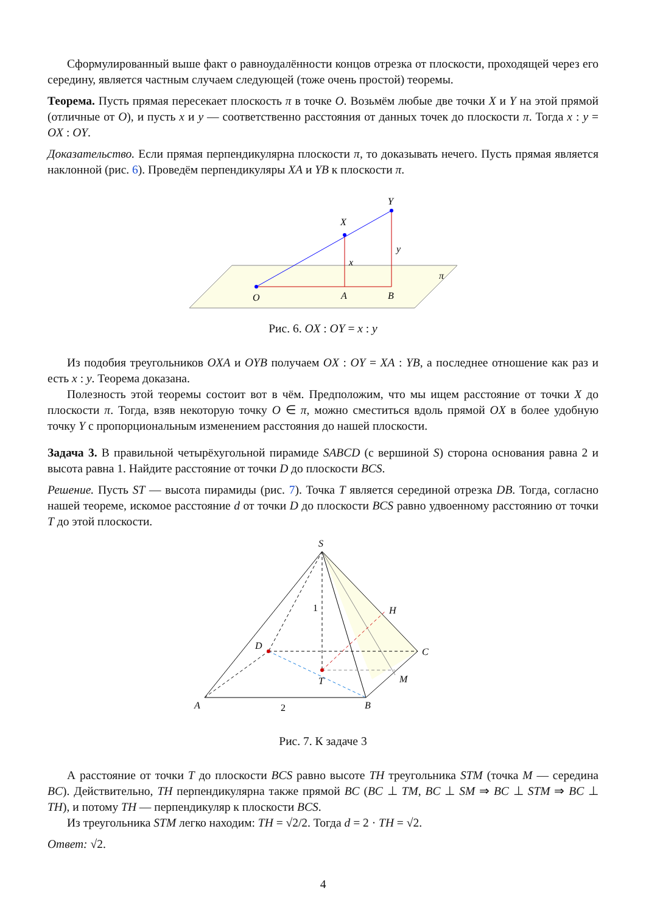Сформулированный выше факт о равноудалённости концов отрезка от плоскости, проходящей через его середину, является частным случаем следующей (тоже очень простой) теоремы.
Теорема. Пусть прямая пересекает плоскость π в точке O. Возьмём любые две точки X и Y на этой прямой (отличные от O), и пусть x и y — соответственно расстояния от данных точек до плоскости π. Тогда x : y = OX : OY.
Доказательство. Если прямая перпендикулярна плоскости π, то доказывать нечего. Пусть прямая является наклонной (рис. 6). Проведём перпендикуляры XA и YB к плоскости π.
Y
X
y
x
π
O
A
B
Рис. 6. OX : OY = x : y
Из подобия треугольников OXA и OYB получаем OX : OY = XA : YB, а последнее отношение как раз и есть x : y. Теорема доказана.
Полезность этой теоремы состоит вот в чём. Предположим, что мы ищем расстояние от точки X до плоскости π. Тогда, взяв некоторую точку O ∈ π, можно сместиться вдоль прямой OX в более удобную точку Y с пропорциональным изменением расстояния до нашей плоскости.
Задача 3. В правильной четырёхугольной пирамиде SABCD (с вершиной S) сторона основания равна 2 и высота равна 1. Найдите расстояние от точки D до плоскости BCS.
Решение. Пусть ST — высота пирамиды (рис. 7). Точка T является серединой отрезка DB. Тогда, согласно нашей теореме, искомое расстояние d от точки D до плоскости BCS равно удвоенному расстоянию от точки T до этой плоскости.
S
1
H
D
C
T
M
A
B
2
Рис. 7. К задаче 3
А расстояние от точки T до плоскости BCS равно высоте TH треугольника STM (точка M — середина BC). Действительно, TH перпендикулярна также прямой BC (BC ⊥ TM, BC ⊥ SM ⇒ BC ⊥ STM ⇒ BC ⊥ TH), и потому TH — перпендикуляр к плоскости BCS.
Из треугольника STM легко находим: TH = √2/2. Тогда d = 2 · TH = √2.
Ответ: √2.
4